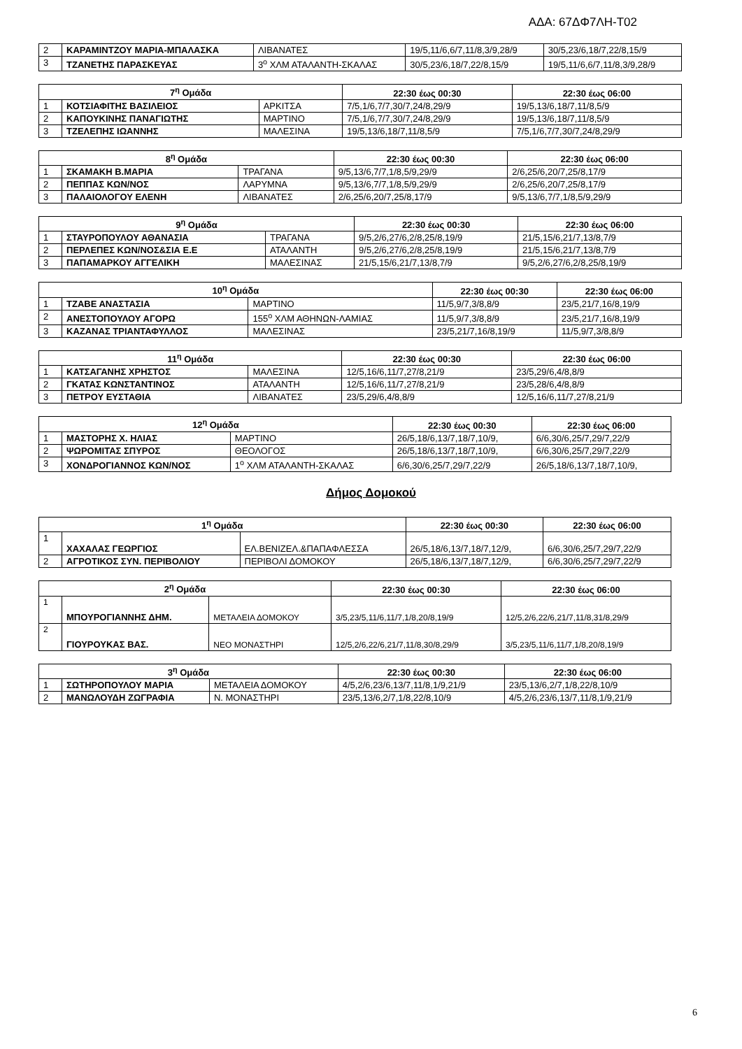ΑΔΑ: 67ΔΦ7ΛΗ-Τ02
| 2 | ΚΑΡΑΜΙΝΤΖΟΥ ΜΑΡΙΑ-ΜΠΑΛΑΣΚΑ | ΛΙΒΑΝΑΤΕΣ | 19/5,11/6,6/7,11/8,3/9,28/9 | 30/5,23/6,18/7,22/8,15/9 |
| 3 | ΤΖΑΝΕΤΗΣ ΠΑΡΑΣΚΕΥΑΣ | 3<sup>ο</sup> ΧΛΜ ΑΤΑΛΑΝΤΗ-ΣΚΑΛΑΣ | 30/5,23/6,18/7,22/8,15/9 | 19/5,11/6,6/7,11/8,3/9,28/9 |
| 7<sup>η</sup> Ομάδα | | | 22:30 έως 00:30 | 22:30 έως 06:00 |
| --- | --- | --- | --- | --- |
| 1 | ΚΟΤΣΙΑΦΙΤΗΣ ΒΑΣΙΛΕΙΟΣ | ΑΡΚΙΤΣΑ | 7/5,1/6,7/7,30/7,24/8,29/9 | 19/5,13/6,18/7,11/8,5/9 |
| 2 | ΚΑΠΟΥΚΙΝΗΣ ΠΑΝΑΓΙΩΤΗΣ | ΜΑΡΤΙΝΟ | 7/5,1/6,7/7,30/7,24/8,29/9 | 19/5,13/6,18/7,11/8,5/9 |
| 3 | ΤΖΕΛΕΠΗΣ ΙΩΑΝΝΗΣ | ΜΑΛΕΣΙΝΑ | 19/5,13/6,18/7,11/8,5/9 | 7/5,1/6,7/7,30/7,24/8,29/9 |
| 8<sup>η</sup> Ομάδα | | | 22:30 έως 00:30 | 22:30 έως 06:00 |
| --- | --- | --- | --- | --- |
| 1 | ΣΚΑΜΑΚΗ Β.ΜΑΡΙΑ | ΤΡΑΓΑΝΑ | 9/5,13/6,7/7,1/8,5/9,29/9 | 2/6,25/6,20/7,25/8,17/9 |
| 2 | ΠΕΠΠΑΣ ΚΩΝ/ΝΟΣ | ΛΑΡΥΜΝΑ | 9/5,13/6,7/7,1/8,5/9,29/9 | 2/6,25/6,20/7,25/8,17/9 |
| 3 | ΠΑΛΑΙΟΛΟΓΟΥ ΕΛΕΝΗ | ΛΙΒΑΝΑΤΕΣ | 2/6,25/6,20/7,25/8,17/9 | 9/5,13/6,7/7,1/8,5/9,29/9 |
| 9<sup>η</sup> Ομάδα | | | 22:30 έως 00:30 | 22:30 έως 06:00 |
| --- | --- | --- | --- | --- |
| 1 | ΣΤΑΥΡΟΠΟΥΛΟΥ ΑΘΑΝΑΣΙΑ | ΤΡΑΓΑΝΑ | 9/5,2/6,27/6,2/8,25/8,19/9 | 21/5,15/6,21/7,13/8,7/9 |
| 2 | ΠΕΡΛΕΠΕΣ ΚΩΝ/ΝΟΣ&ΣΙΑ Ε.Ε | ΑΤΑΛΑΝΤΗ | 9/5,2/6,27/6,2/8,25/8,19/9 | 21/5,15/6,21/7,13/8,7/9 |
| 3 | ΠΑΠΑΜΑΡΚΟΥ ΑΓΓΕΛΙΚΗ | ΜΑΛΕΣΙΝΑΣ | 21/5,15/6,21/7,13/8,7/9 | 9/5,2/6,27/6,2/8,25/8,19/9 |
| 10<sup>η</sup> Ομάδα | | | 22:30 έως 00:30 | 22:30 έως 06:00 |
| --- | --- | --- | --- | --- |
| 1 | ΤΖΑΒΕ ΑΝΑΣΤΑΣΙΑ | ΜΑΡΤΙΝΟ | 11/5,9/7,3/8,8/9 | 23/5,21/7,16/8,19/9 |
| 2 | ΑΝΕΣΤΟΠΟΥΛΟΥ ΑΓΟΡΩ | 155<sup>ο</sup> ΧΛΜ ΑΘΗΝΩΝ-ΛΑΜΙΑΣ | 11/5,9/7,3/8,8/9 | 23/5,21/7,16/8,19/9 |
| 3 | ΚΑΖΑΝΑΣ ΤΡΙΑΝΤΑΦΥΛΛΟΣ | ΜΑΛΕΣΙΝΑΣ | 23/5,21/7,16/8,19/9 | 11/5,9/7,3/8,8/9 |
| 11<sup>η</sup> Ομάδα | | | 22:30 έως 00:30 | 22:30 έως 06:00 |
| --- | --- | --- | --- | --- |
| 1 | ΚΑΤΣΑΓΑΝΗΣ ΧΡΗΣΤΟΣ | ΜΑΛΕΣΙΝΑ | 12/5,16/6,11/7,27/8,21/9 | 23/5,29/6,4/8,8/9 |
| 2 | ΓΚΑΤΑΣ ΚΩΝΣΤΑΝΤΙΝΟΣ | ΑΤΑΛΑΝΤΗ | 12/5,16/6,11/7,27/8,21/9 | 23/5,28/6,4/8,8/9 |
| 3 | ΠΕΤΡΟΥ ΕΥΣΤΑΘΙΑ | ΛΙΒΑΝΑΤΕΣ | 23/5,29/6,4/8,8/9 | 12/5,16/6,11/7,27/8,21/9 |
| 12<sup>η</sup> Ομάδα | | | 22:30 έως 00:30 | 22:30 έως 06:00 |
| --- | --- | --- | --- | --- |
| 1 | ΜΑΣΤΟΡΗΣ Χ. ΗΛΙΑΣ | ΜΑΡΤΙΝΟ | 26/5,18/6,13/7,18/7,10/9, | 6/6,30/6,25/7,29/7,22/9 |
| 2 | ΨΩΡΟΜΙΤΑΣ ΣΠΥΡΟΣ | ΘΕΟΛΟΓΟΣ | 26/5,18/6,13/7,18/7,10/9, | 6/6,30/6,25/7,29/7,22/9 |
| 3 | ΧΟΝΔΡΟΓΙΑΝΝΟΣ ΚΩΝ/ΝΟΣ | 1<sup>ο</sup> ΧΛΜ ΑΤΑΛΑΝΤΗ-ΣΚΑΛΑΣ | 6/6,30/6,25/7,29/7,22/9 | 26/5,18/6,13/7,18/7,10/9, |
Δήμος Δομοκού
| 1<sup>η</sup> Ομάδα | | | 22:30 έως 00:30 | 22:30 έως 06:00 |
| --- | --- | --- | --- | --- |
| 1 | ΧΑΧΑΛΑΣ ΓΕΩΡΓΙΟΣ | ΕΛ.ΒΕΝΙΖΕΛ.&ΠΑΠΑΦΛΕΣΣΑ | 26/5,18/6,13/7,18/7,12/9, | 6/6,30/6,25/7,29/7,22/9 |
| 2 | ΑΓΡΟΤΙΚΟΣ ΣΥΝ. ΠΕΡΙΒΟΛΙΟΥ | ΠΕΡΙΒΟΛΙ ΔΟΜΟΚΟΥ | 26/5,18/6,13/7,18/7,12/9, | 6/6,30/6,25/7,29/7,22/9 |
| 2<sup>η</sup> Ομάδα | | | 22:30 έως 00:30 | 22:30 έως 06:00 |
| --- | --- | --- | --- | --- |
| 1 | ΜΠΟΥΡΟΓΙΑΝΝΗΣ ΔΗΜ. | ΜΕΤΑΛΕΙΑ ΔΟΜΟΚΟΥ | 3/5,23/5,11/6,11/7,1/8,20/8,19/9 | 12/5,2/6,22/6,21/7,11/8,31/8,29/9 |
| 2 | ΓΙΟΥΡΟΥΚΑΣ ΒΑΣ. | ΝΕΟ ΜΟΝΑΣΤΗΡΙ | 12/5,2/6,22/6,21/7,11/8,30/8,29/9 | 3/5,23/5,11/6,11/7,1/8,20/8,19/9 |
| 3<sup>η</sup> Ομάδα | | | 22:30 έως 00:30 | 22:30 έως 06:00 |
| --- | --- | --- | --- | --- |
| 1 | ΣΩΤΗΡΟΠΟΥΛΟΥ ΜΑΡΙΑ | ΜΕΤΑΛΕΙΑ ΔΟΜΟΚΟΥ | 4/5,2/6,23/6,13/7,11/8,1/9,21/9 | 23/5,13/6,2/7,1/8,22/8,10/9 |
| 2 | ΜΑΝΩΛΟΥΔΗ ΖΩΓΡΑΦΙΑ | Ν. ΜΟΝΑΣΤΗΡΙ | 23/5,13/6,2/7,1/8,22/8,10/9 | 4/5,2/6,23/6,13/7,11/8,1/9,21/9 |
6